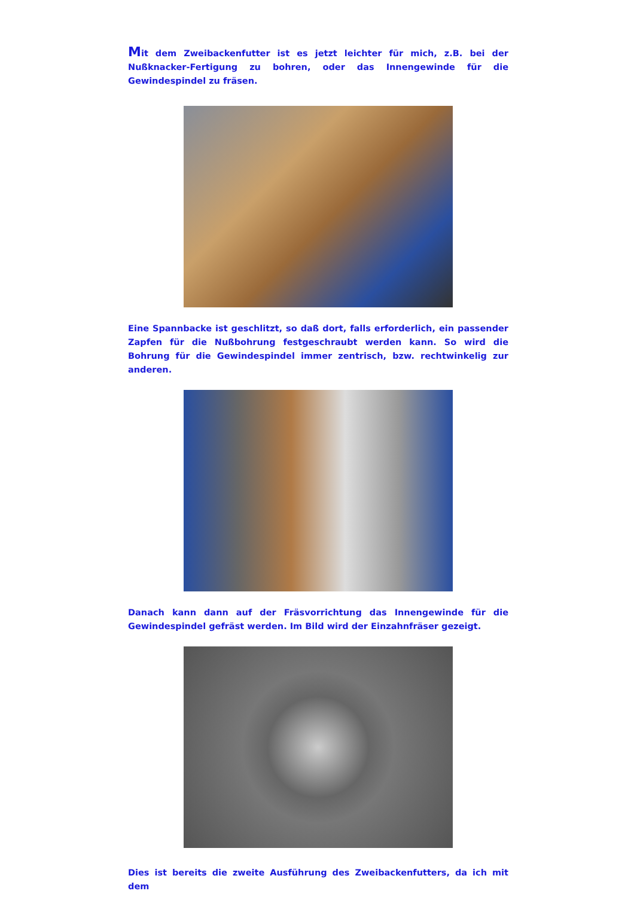Mit dem Zweibackenfutter ist es jetzt leichter für mich, z.B. bei der Nußknacker-Fertigung zu bohren, oder das Innengewinde für die Gewindespindel zu fräsen.
Eine Spannbacke ist geschlitzt, so daß dort, falls erforderlich, ein passender Zapfen für die Nußbohrung festgeschraubt werden kann. So wird die Bohrung für die Gewindespindel immer zentrisch, bzw. rechtwinkelig zur anderen.
Danach kann dann auf der Fräsvorrichtung das Innengewinde für die Gewindespindel gefräst werden. Im Bild wird der Einzahnfräser gezeigt.
Dies ist bereits die zweite Ausführung des Zweibackenfutters, da ich mit dem